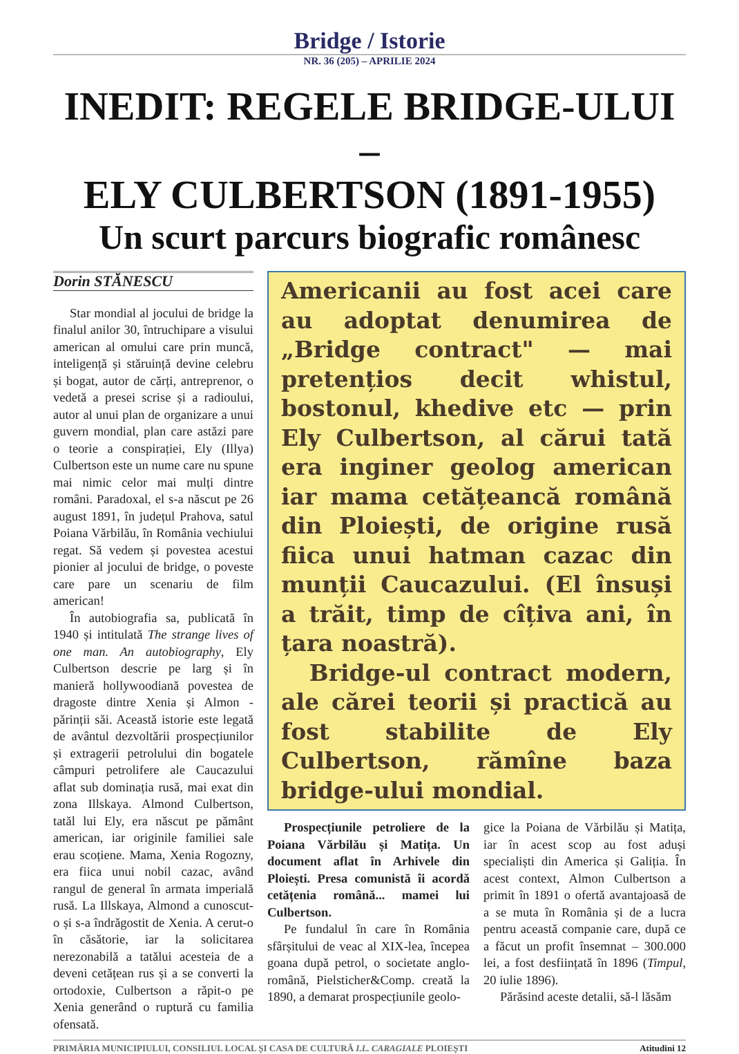Bridge / Istorie
NR. 36 (205) – APRILIE 2024
INEDIT: REGELE BRIDGE-ULUI –
ELY CULBERTSON (1891-1955)
Un scurt parcurs biografic românesc
Dorin STĂNESCU
Star mondial al jocului de bridge la finalul anilor 30, întruchipare a visului american al omului care prin muncă, inteligență și stăruință devine celebru și bogat, autor de cărți, antreprenor, o vedetă a presei scrise și a radioului, autor al unui plan de organizare a unui guvern mondial, plan care astăzi pare o teorie a conspirației, Ely (Illya) Culbertson este un nume care nu spune mai nimic celor mai mulți dintre români. Paradoxal, el s-a născut pe 26 august 1891, în județul Prahova, satul Poiana Vărbilău, în România vechiului regat. Să vedem și povestea acestui pionier al jocului de bridge, o poveste care pare un scenariu de film american!
În autobiografia sa, publicată în 1940 și intitulată The strange lives of one man. An autobiography, Ely Culbertson descrie pe larg și în manieră hollywoodiană povestea de dragoste dintre Xenia și Almon - părinții săi. Această istorie este legată de avântul dezvoltării prospecțiunilor și extragerii petrolului din bogatele câmpuri petrolifere ale Caucazului aflat sub dominația rusă, mai exat din zona Illskaya. Almond Culbertson, tatăl lui Ely, era născut pe pământ american, iar originile familiei sale erau scoțiene. Mama, Xenia Rogozny, era fiica unui nobil cazac, având rangul de general în armata imperială rusă. La Illskaya, Almond a cunoscut-o și s-a îndrăgostit de Xenia. A cerut-o în căsătorie, iar la solicitarea nerezonabilă a tatălui acesteia de a deveni cetățean rus și a se converti la ortodoxie, Culbertson a răpit-o pe Xenia generând o ruptură cu familia ofensată.
Americanii au fost acei care au adoptat denumirea de „Bridge contract" — mai pretențios decit whistul, bostonul, khedive etc — prin Ely Culbertson, al cărui tată era inginer geolog american iar mama cetățeancă română din Ploiești, de origine rusă fiica unui hatman cazac din munții Caucazului. (El însuși a trăit, timp de cîțiva ani, în țara noastră).
Bridge-ul contract modern, ale cărei teorii și practică au fost stabilite de Ely Culbertson, rămîne baza bridge-ului mondial.
Prospecțiunile petroliere de la Poiana Vărbilău și Matița. Un document aflat în Arhivele din Ploiești. Presa comunistă îi acordă cetățenia română... mamei lui Culbertson.
Pe fundalul în care în România sfârșitului de veac al XIX-lea, începea goana după petrol, o societate anglo-română, Pielsticher&Comp. creată la 1890, a demarat prospecțiunile geolo-
gice la Poiana de Vărbilău și Matița, iar în acest scop au fost aduși specialiști din America și Galiția. În acest context, Almon Culbertson a primit în 1891 o ofertă avantajoasă de a se muta în România și de a lucra pentru această companie care, după ce a făcut un profit însemnat – 300.000 lei, a fost desființată în 1896 (Timpul, 20 iulie 1896).
Părăsind aceste detalii, să-l lăsăm
PRIMĂRIA MUNICIPIULUI, CONSILIUL LOCAL ȘI CASA DE CULTURĂ I.L. CARAGIALE PLOIEȘTI Atitudini 12